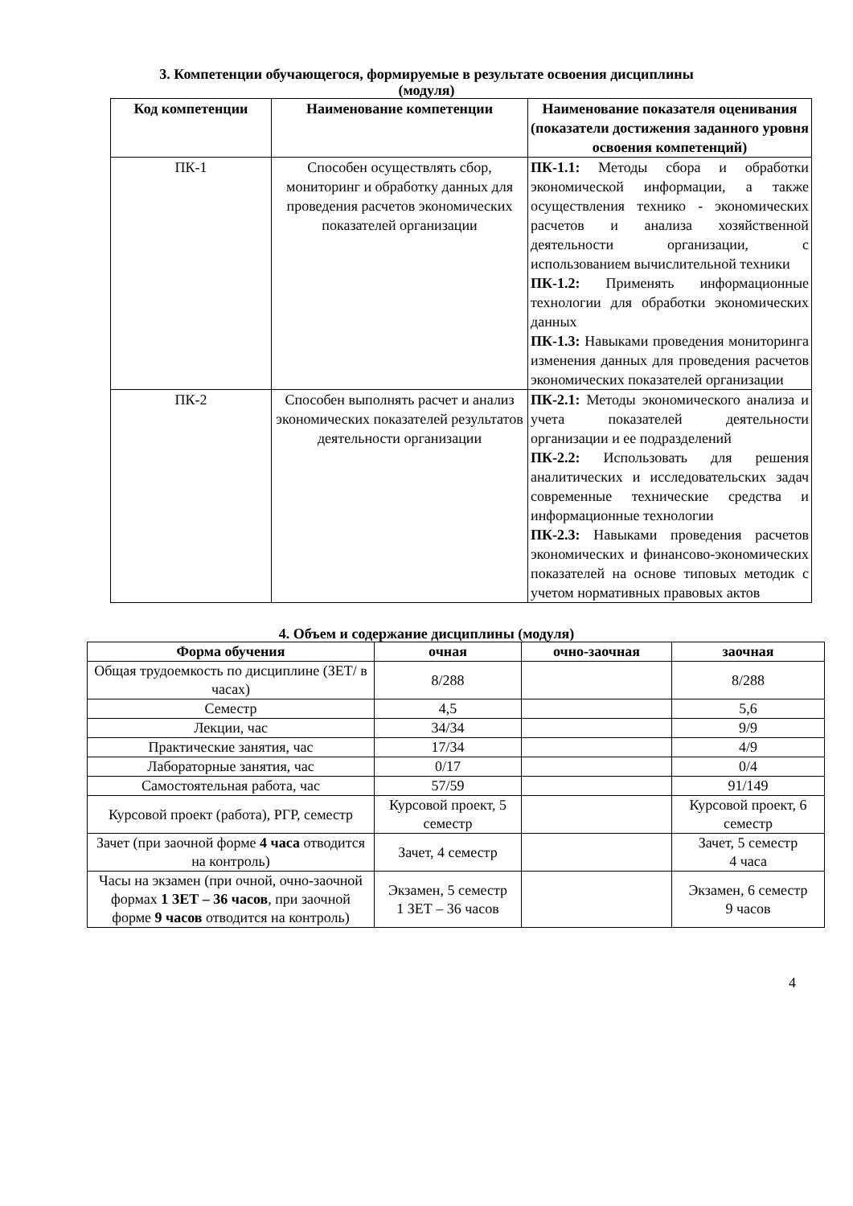3. Компетенции обучающегося, формируемые в результате освоения дисциплины
(модуля)
| Код компетенции | Наименование компетенции | Наименование показателя оценивания (показатели достижения заданного уровня освоения компетенций) |
| --- | --- | --- |
| ПК-1 | Способен осуществлять сбор, мониторинг и обработку данных для проведения расчетов экономических показателей организации | ПК-1.1: Методы сбора и обработки экономической информации, а также осуществления технико - экономических расчетов и анализа хозяйственной деятельности организации, с использованием вычислительной техники ПК-1.2: Применять информационные технологии для обработки экономических данных ПК-1.3: Навыками проведения мониторинга изменения данных для проведения расчетов экономических показателей организации |
| ПК-2 | Способен выполнять расчет и анализ экономических показателей результатов деятельности организации | ПК-2.1: Методы экономического анализа и учета показателей деятельности организации и ее подразделений ПК-2.2: Использовать для решения аналитических и исследовательских задач современные технические средства и информационные технологии ПК-2.3: Навыками проведения расчетов экономических и финансово-экономических показателей на основе типовых методик с учетом нормативных правовых актов |
4. Объем и содержание дисциплины (модуля)
| Форма обучения | очная | очно-заочная | заочная |
| --- | --- | --- | --- |
| Общая трудоемкость по дисциплине (ЗЕТ/ в часах) | 8/288 | | 8/288 |
| Семестр | 4,5 | | 5,6 |
| Лекции, час | 34/34 | | 9/9 |
| Практические занятия, час | 17/34 | | 4/9 |
| Лабораторные занятия, час | 0/17 | | 0/4 |
| Самостоятельная работа, час | 57/59 | | 91/149 |
| Курсовой проект (работа), РГР, семестр | Курсовой проект, 5 семестр | | Курсовой проект, 6 семестр |
| Зачет (при заочной форме 4 часа отводится на контроль) | Зачет, 4 семестр | | Зачет, 5 семестр 4 часа |
| Часы на экзамен (при очной, очно-заочной формах 1 ЗЕТ – 36 часов , при заочной форме 9 часов отводится на контроль) | Экзамен, 5 семестр 1 ЗЕТ – 36 часов | | Экзамен, 6 семестр 9 часов |
4